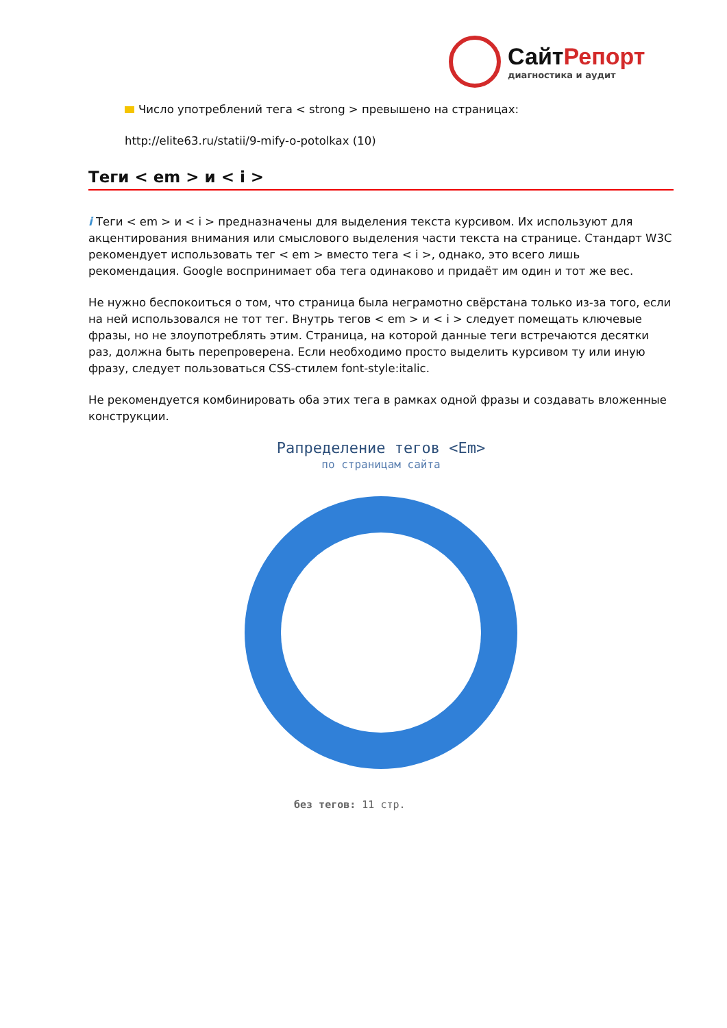СайтРепорт
диагностика и аудит
Число употреблений тега < strong > превышено на страницах:
http://elite63.ru/statii/9-mify-o-potolkax (10)
Теги < em > и < i >
i Теги < em > и < i > предназначены для выделения текста курсивом. Их используют для акцентирования внимания или смыслового выделения части текста на странице. Стандарт W3C рекомендует использовать тег < em > вместо тега < i >, однако, это всего лишь рекомендация. Google воспринимает оба тега одинаково и придаёт им один и тот же вес.
Не нужно беспокоиться о том, что страница была неграмотно свёрстана только из-за того, если на ней использовался не тот тег. Внутрь тегов < em > и < i > следует помещать ключевые фразы, но не злоупотреблять этим. Страница, на которой данные теги встречаются десятки раз, должна быть перепроверена. Если необходимо просто выделить курсивом ту или иную фразу, следует пользоваться CSS-стилем font-style:italic.
Не рекомендуется комбинировать оба этих тега в рамках одной фразы и создавать вложенные конструкции.
Рапределение тегов <Em>
по страницам сайта
без тегов: 11 стр.